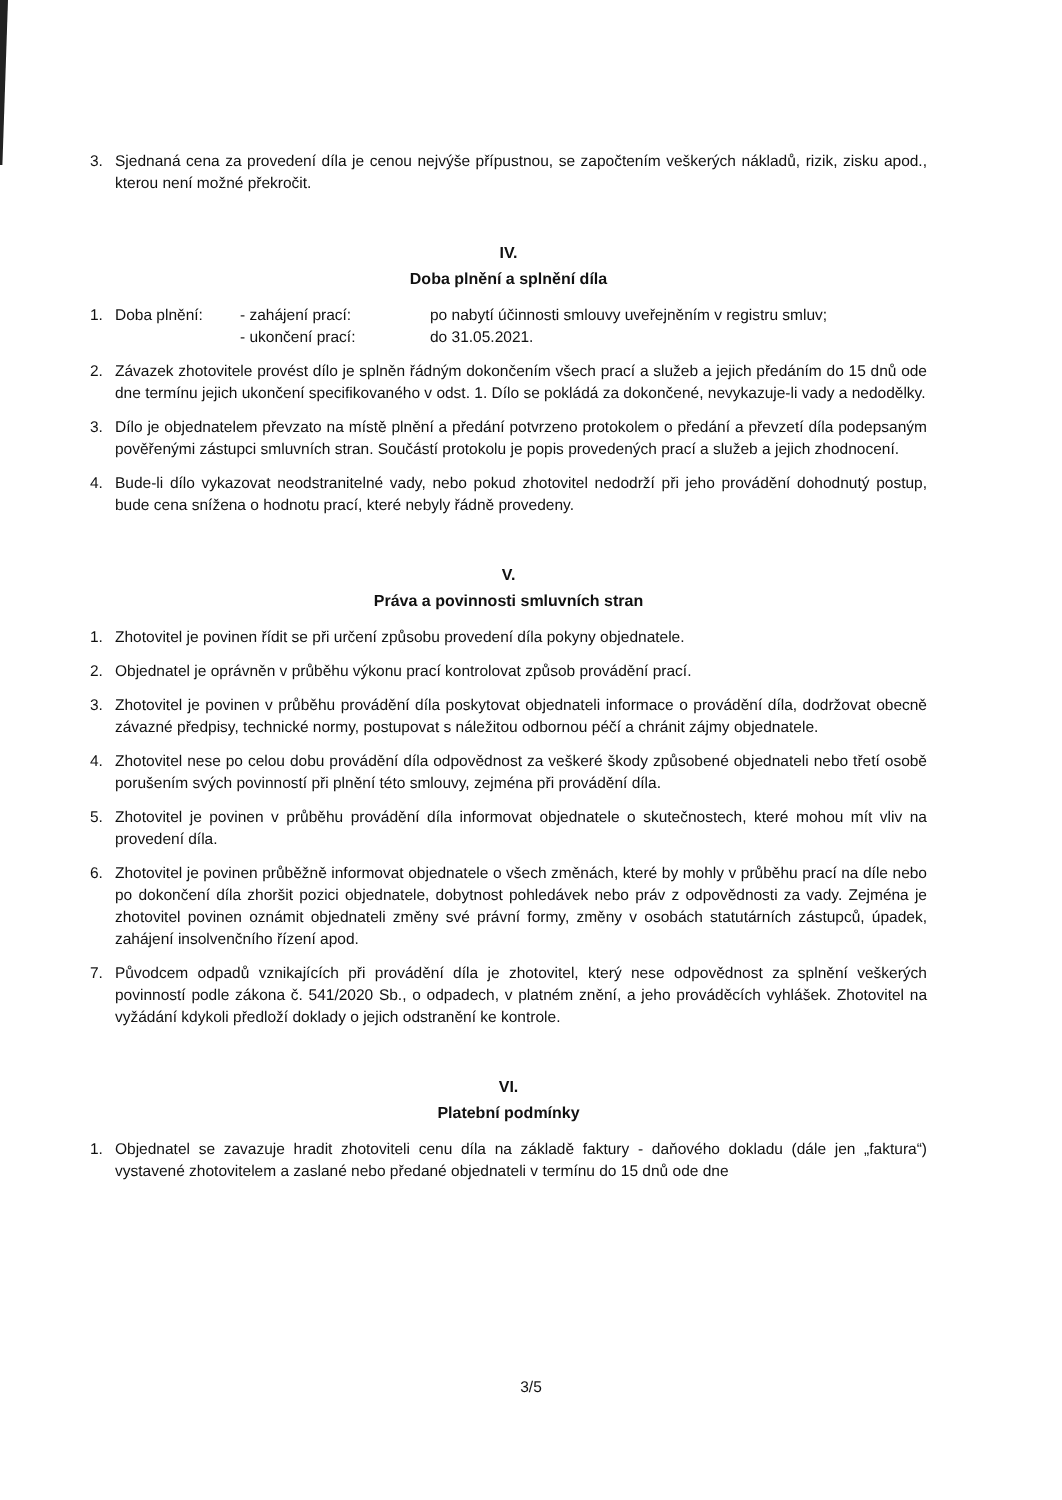3. Sjednaná cena za provedení díla je cenou nejvýše přípustnou, se započtením veškerých nákladů, rizik, zisku apod., kterou není možné překročit.
IV.
Doba plnění a splnění díla
1. Doba plnění: - zahájení prací: po nabytí účinnosti smlouvy uveřejněním v registru smluv;
- ukončení prací: do 31.05.2021.
2. Závazek zhotovitele provést dílo je splněn řádným dokončením všech prací a služeb a jejich předáním do 15 dnů ode dne termínu jejich ukončení specifikovaného v odst. 1. Dílo se pokládá za dokončené, nevykazuje-li vady a nedodělky.
3. Dílo je objednatelem převzato na místě plnění a předání potvrzeno protokolem o předání a převzetí díla podepsaným pověřenými zástupci smluvních stran. Součástí protokolu je popis provedených prací a služeb a jejich zhodnocení.
4. Bude-li dílo vykazovat neodstranitelné vady, nebo pokud zhotovitel nedodrží při jeho provádění dohodnutý postup, bude cena snížena o hodnotu prací, které nebyly řádně provedeny.
V.
Práva a povinnosti smluvních stran
1. Zhotovitel je povinen řídit se při určení způsobu provedení díla pokyny objednatele.
2. Objednatel je oprávněn v průběhu výkonu prací kontrolovat způsob provádění prací.
3. Zhotovitel je povinen v průběhu provádění díla poskytovat objednateli informace o provádění díla, dodržovat obecně závazné předpisy, technické normy, postupovat s náležitou odbornou péčí a chránit zájmy objednatele.
4. Zhotovitel nese po celou dobu provádění díla odpovědnost za veškeré škody způsobené objednateli nebo třetí osobě porušením svých povinností při plnění této smlouvy, zejména při provádění díla.
5. Zhotovitel je povinen v průběhu provádění díla informovat objednatele o skutečnostech, které mohou mít vliv na provedení díla.
6. Zhotovitel je povinen průběžně informovat objednatele o všech změnách, které by mohly v průběhu prací na díle nebo po dokončení díla zhoršit pozici objednatele, dobytnost pohledávek nebo práv z odpovědnosti za vady. Zejména je zhotovitel povinen oznámit objednateli změny své právní formy, změny v osobách statutárních zástupců, úpadek, zahájení insolvenčního řízení apod.
7. Původcem odpadů vznikajících při provádění díla je zhotovitel, který nese odpovědnost za splnění veškerých povinností podle zákona č. 541/2020 Sb., o odpadech, v platném znění, a jeho prováděcích vyhlášek. Zhotovitel na vyžádání kdykoli předloží doklady o jejich odstranění ke kontrole.
VI.
Platební podmínky
1. Objednatel se zavazuje hradit zhotoviteli cenu díla na základě faktury - daňového dokladu (dále jen „faktura“) vystavené zhotovitelem a zaslané nebo předané objednateli v termínu do 15 dnů ode dne
3/5